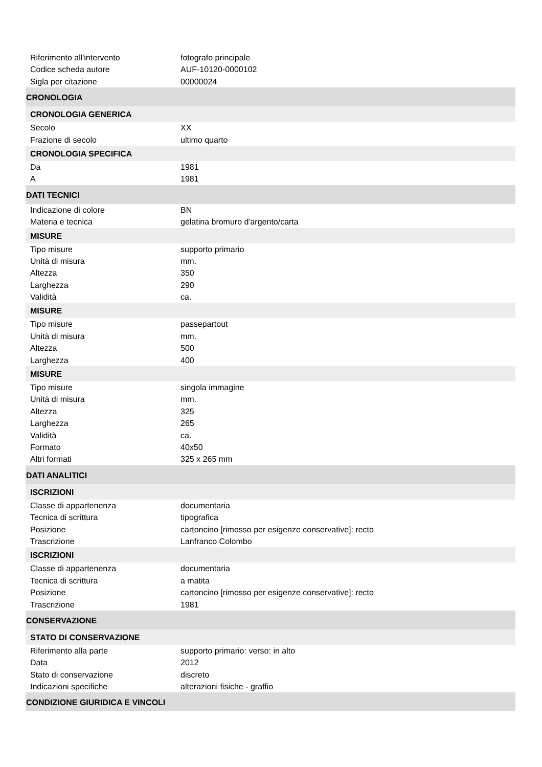Riferimento all'intervento fotografo principale
Codice scheda autore AUF-10120-0000102
Sigla per citazione 00000024
CRONOLOGIA
CRONOLOGIA GENERICA
Secolo XX
Frazione di secolo ultimo quarto
CRONOLOGIA SPECIFICA
Da 1981
A 1981
DATI TECNICI
Indicazione di colore BN
Materia e tecnica gelatina bromuro d'argento/carta
MISURE
Tipo misure supporto primario
Unità di misura mm.
Altezza 350
Larghezza 290
Validità ca.
MISURE
Tipo misure passepartout
Unità di misura mm.
Altezza 500
Larghezza 400
MISURE
Tipo misure singola immagine
Unità di misura mm.
Altezza 325
Larghezza 265
Validità ca.
Formato 40x50
Altri formati 325 x 265 mm
DATI ANALITICI
ISCRIZIONI
Classe di appartenenza documentaria
Tecnica di scrittura tipografica
Posizione cartoncino [rimosso per esigenze conservative]: recto
Trascrizione Lanfranco Colombo
ISCRIZIONI
Classe di appartenenza documentaria
Tecnica di scrittura a matita
Posizione cartoncino [rimosso per esigenze conservative]: recto
Trascrizione 1981
CONSERVAZIONE
STATO DI CONSERVAZIONE
Riferimento alla parte supporto primario: verso: in alto
Data 2012
Stato di conservazione discreto
Indicazioni specifiche alterazioni fisiche - graffio
CONDIZIONE GIURIDICA E VINCOLI